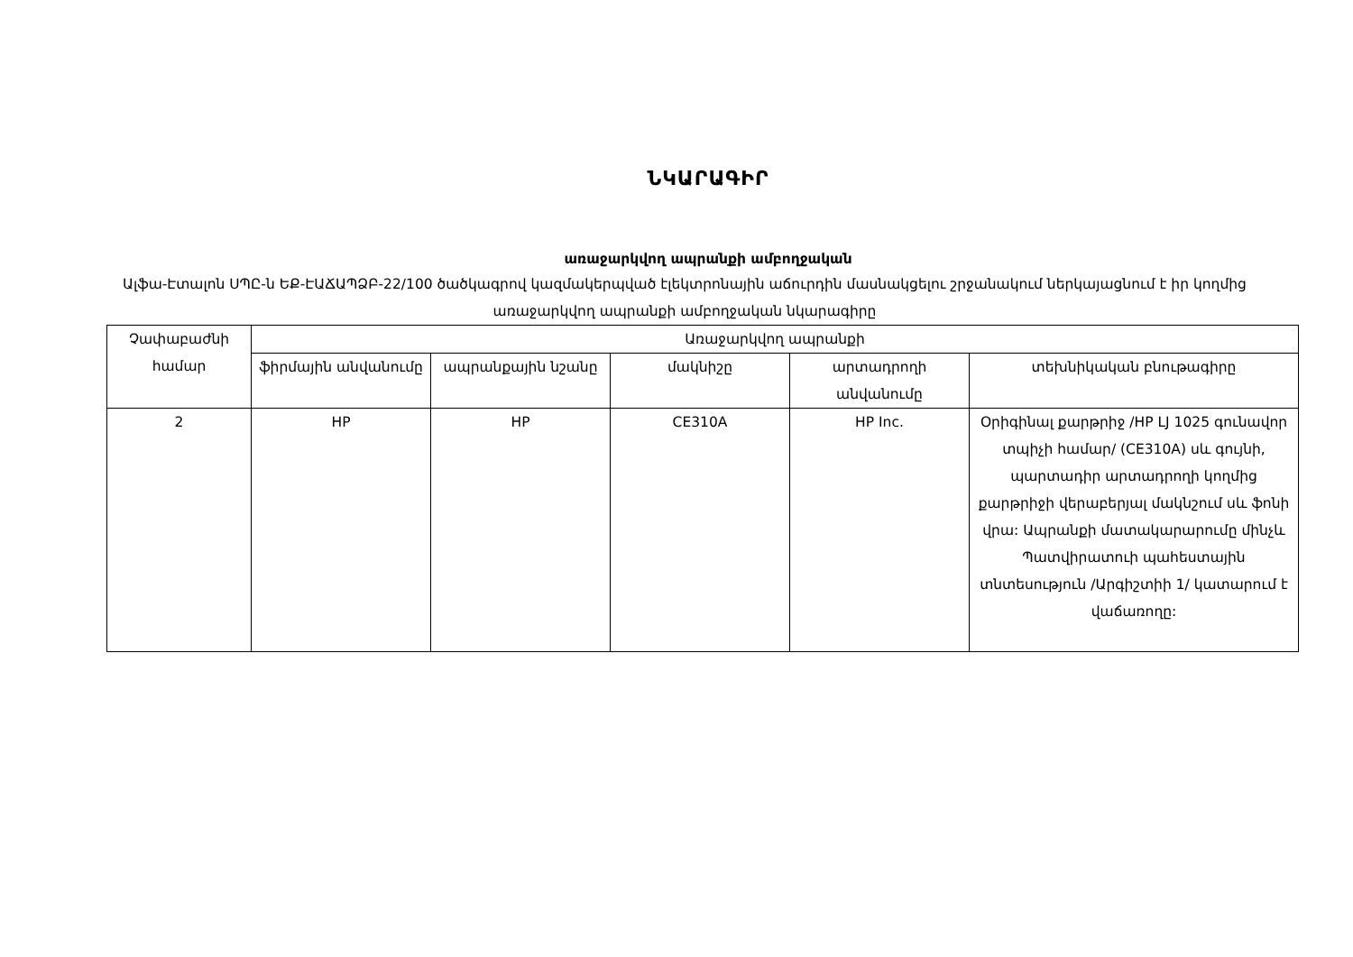ՆԿԱՐԱԳԻՐ
առաջարկվող ապրանքի ամբողջական
Ալֆա-Էտալոն ՍՊԸ-ն ԵՔ-ԷԱՃԱՊՁԲ-22/100 ծածկագրով կազմակերպված էլեկտրոնային աճուրդին մասնակցելու շրջանակում ներկայացնում է իր կողմից առաջարկվող ապրանքի ամբողջական նկարագիրը
| Չափաբաժնի համար | Առաջարկվող ապրանքի | | | | |
| --- | --- | --- | --- | --- | --- |
| | ֆիրմային անվանումը | ապրանքային նշանը | մակնիշը | արտադրողի անվանումը | տեխնիկական բնութագիրը |
| 2 | HP | HP | CE310A | HP Inc. | Օրիգինալ քարթրիջ /HP LJ 1025 գունավոր տպիչի համար/ (CE310A) սև գույնի, պարտադիր արտադրողի կողմից քարթրիջի վերաբերյալ մակնշում սև ֆոնի վրա: Ապրանքի մատակարարումը մինչև Պատվիրատուի պահեստային տնտեսություն /Արգիշտիի 1/ կատարում է վաճառողը: |